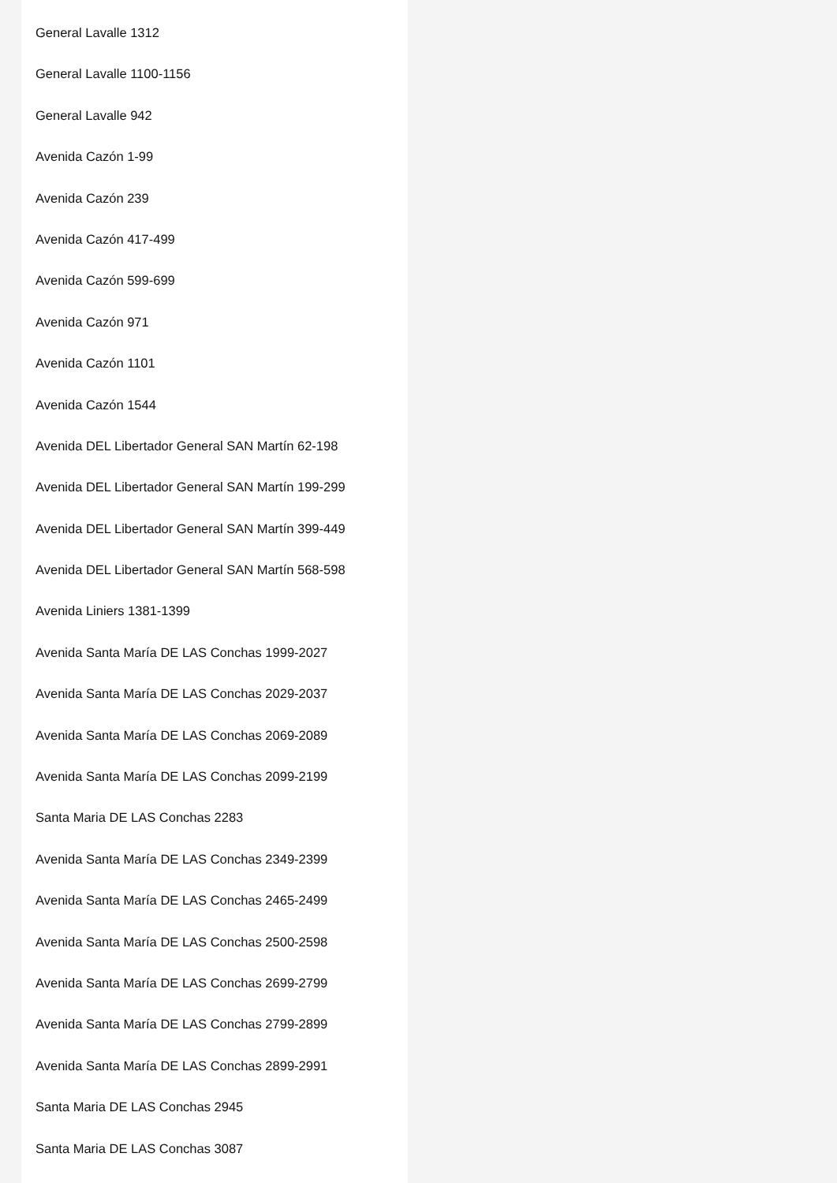General Lavalle 1312
General Lavalle 1100-1156
General Lavalle 942
Avenida Cazón 1-99
Avenida Cazón 239
Avenida Cazón 417-499
Avenida Cazón 599-699
Avenida Cazón 971
Avenida Cazón 1101
Avenida Cazón 1544
Avenida DEL Libertador General SAN Martín 62-198
Avenida DEL Libertador General SAN Martín 199-299
Avenida DEL Libertador General SAN Martín 399-449
Avenida DEL Libertador General SAN Martín 568-598
Avenida Liniers 1381-1399
Avenida Santa María DE LAS Conchas 1999-2027
Avenida Santa María DE LAS Conchas 2029-2037
Avenida Santa María DE LAS Conchas 2069-2089
Avenida Santa María DE LAS Conchas 2099-2199
Santa Maria DE LAS Conchas 2283
Avenida Santa María DE LAS Conchas 2349-2399
Avenida Santa María DE LAS Conchas 2465-2499
Avenida Santa María DE LAS Conchas 2500-2598
Avenida Santa María DE LAS Conchas 2699-2799
Avenida Santa María DE LAS Conchas 2799-2899
Avenida Santa María DE LAS Conchas 2899-2991
Santa Maria DE LAS Conchas 2945
Santa Maria DE LAS Conchas 3087